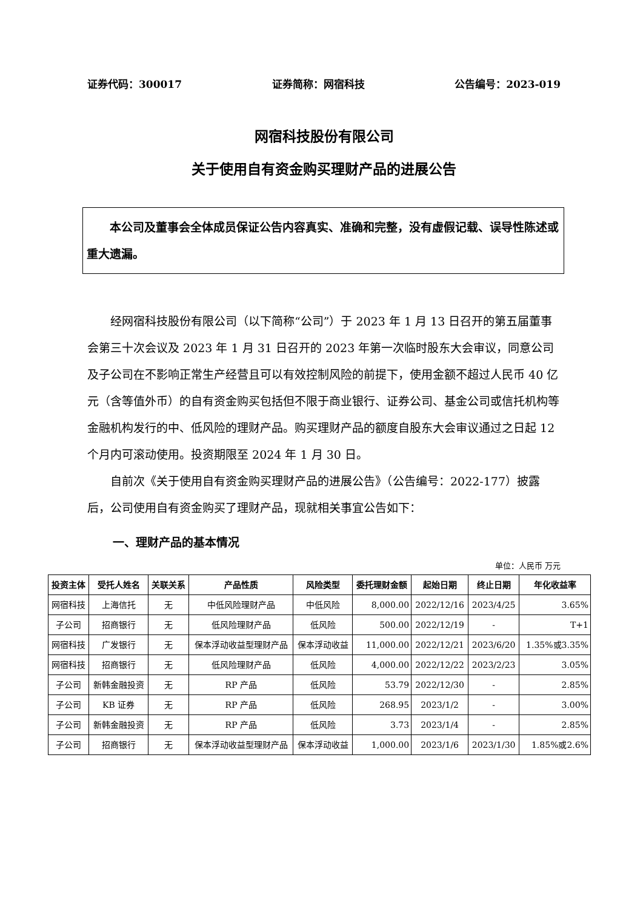证券代码：300017 证券简称：网宿科技 公告编号：2023-019
网宿科技股份有限公司
关于使用自有资金购买理财产品的进展公告
本公司及董事会全体成员保证公告内容真实、准确和完整，没有虚假记载、误导性陈述或重大遗漏。
经网宿科技股份有限公司（以下简称“公司”）于 2023 年 1 月 13 日召开的第五届董事会第三十次会议及 2023 年 1 月 31 日召开的 2023 年第一次临时股东大会审议，同意公司及子公司在不影响正常生产经营且可以有效控制风险的前提下，使用金额不超过人民币 40 亿元（含等值外币）的自有资金购买包括但不限于商业银行、证券公司、基金公司或信托机构等金融机构发行的中、低风险的理财产品。购买理财产品的额度自股东大会审议通过之日起 12 个月内可滚动使用。投资期限至 2024 年 1 月 30 日。
自前次《关于使用自有资金购买理财产品的进展公告》（公告编号：2022-177）披露后，公司使用自有资金购买了理财产品，现就相关事宜公告如下：
一、理财产品的基本情况
单位：人民币 万元
| 投资主体 | 受托人姓名 | 关联关系 | 产品性质 | 风险类型 | 委托理财金额 | 起始日期 | 终止日期 | 年化收益率 |
| --- | --- | --- | --- | --- | --- | --- | --- | --- |
| 网宿科技 | 上海信托 | 无 | 中低风险理财产品 | 中低风险 | 8,000.00 | 2022/12/16 | 2023/4/25 | 3.65% |
| 子公司 | 招商银行 | 无 | 低风险理财产品 | 低风险 | 500.00 | 2022/12/19 | - | T+1 |
| 网宿科技 | 广发银行 | 无 | 保本浮动收益型理财产品 | 保本浮动收益 | 11,000.00 | 2022/12/21 | 2023/6/20 | 1.35%或3.35% |
| 网宿科技 | 招商银行 | 无 | 低风险理财产品 | 低风险 | 4,000.00 | 2022/12/22 | 2023/2/23 | 3.05% |
| 子公司 | 新韩金融投资 | 无 | RP 产品 | 低风险 | 53.79 | 2022/12/30 | - | 2.85% |
| 子公司 | KB 证券 | 无 | RP 产品 | 低风险 | 268.95 | 2023/1/2 | - | 3.00% |
| 子公司 | 新韩金融投资 | 无 | RP 产品 | 低风险 | 3.73 | 2023/1/4 | - | 2.85% |
| 子公司 | 招商银行 | 无 | 保本浮动收益型理财产品 | 保本浮动收益 | 1,000.00 | 2023/1/6 | 2023/1/30 | 1.85%或2.6% |